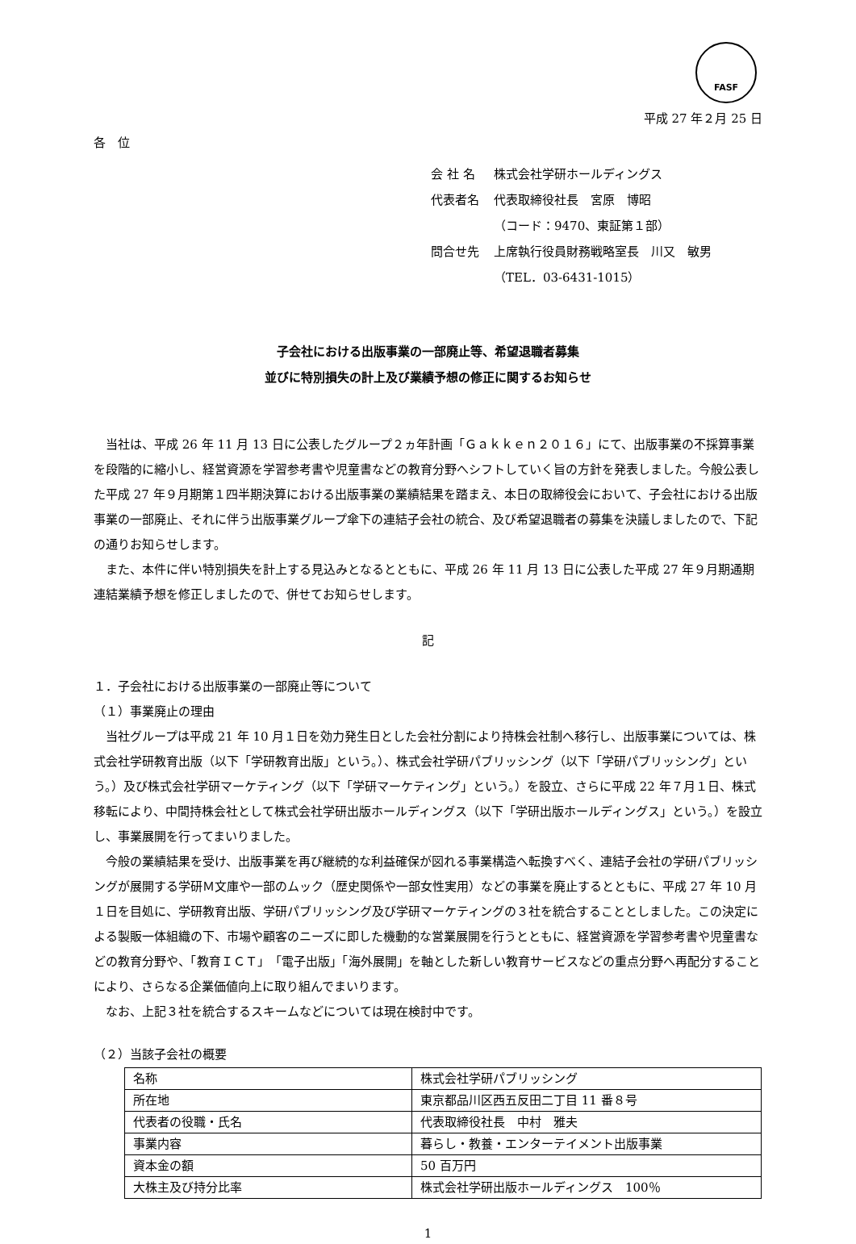FASF
平成 27 年２月 25 日
各　位
| 会 社 名 | 株式会社学研ホールディングス |
| 代表者名 | 代表取締役社長 宮原 博昭 （コード：9470、東証第１部） |
| 問合せ先 | 上席執行役員財務戦略室長 川又 敏男 （TEL．03-6431-1015） |
子会社における出版事業の一部廃止等、希望退職者募集
並びに特別損失の計上及び業績予想の修正に関するお知らせ
当社は、平成 26 年 11 月 13 日に公表したグループ２ヵ年計画「Ｇａｋｋｅｎ２０１６」にて、出版事業の不採算事業を段階的に縮小し、経営資源を学習参考書や児童書などの教育分野へシフトしていく旨の方針を発表しました。今般公表した平成 27 年９月期第１四半期決算における出版事業の業績結果を踏まえ、本日の取締役会において、子会社における出版事業の一部廃止、それに伴う出版事業グループ傘下の連結子会社の統合、及び希望退職者の募集を決議しましたので、下記の通りお知らせします。
また、本件に伴い特別損失を計上する見込みとなるとともに、平成 26 年 11 月 13 日に公表した平成 27 年９月期通期連結業績予想を修正しましたので、併せてお知らせします。
記
１．子会社における出版事業の一部廃止等について
（１）事業廃止の理由
当社グループは平成 21 年 10 月１日を効力発生日とした会社分割により持株会社制へ移行し、出版事業については、株式会社学研教育出版（以下「学研教育出版」という。）、株式会社学研パブリッシング（以下「学研パブリッシング」という。）及び株式会社学研マーケティング（以下「学研マーケティング」という。）を設立、さらに平成 22 年７月１日、株式移転により、中間持株会社として株式会社学研出版ホールディングス（以下「学研出版ホールディングス」という。）を設立し、事業展開を行ってまいりました。
今般の業績結果を受け、出版事業を再び継続的な利益確保が図れる事業構造へ転換すべく、連結子会社の学研パブリッシングが展開する学研Ｍ文庫や一部のムック（歴史関係や一部女性実用）などの事業を廃止するとともに、平成 27 年 10 月１日を目処に、学研教育出版、学研パブリッシング及び学研マーケティングの３社を統合することとしました。この決定による製販一体組織の下、市場や顧客のニーズに即した機動的な営業展開を行うとともに、経営資源を学習参考書や児童書などの教育分野や、「教育ＩＣＴ」「電子出版」「海外展開」を軸とした新しい教育サービスなどの重点分野へ再配分することにより、さらなる企業価値向上に取り組んでまいります。
なお、上記３社を統合するスキームなどについては現在検討中です。
（２）当該子会社の概要
| 名称 | 株式会社学研パブリッシング |
| 所在地 | 東京都品川区西五反田二丁目 11 番８号 |
| 代表者の役職・氏名 | 代表取締役社長 中村 雅夫 |
| 事業内容 | 暮らし・教養・エンターテイメント出版事業 |
| 資本金の額 | 50 百万円 |
| 大株主及び持分比率 | 株式会社学研出版ホールディングス 100％ |
1